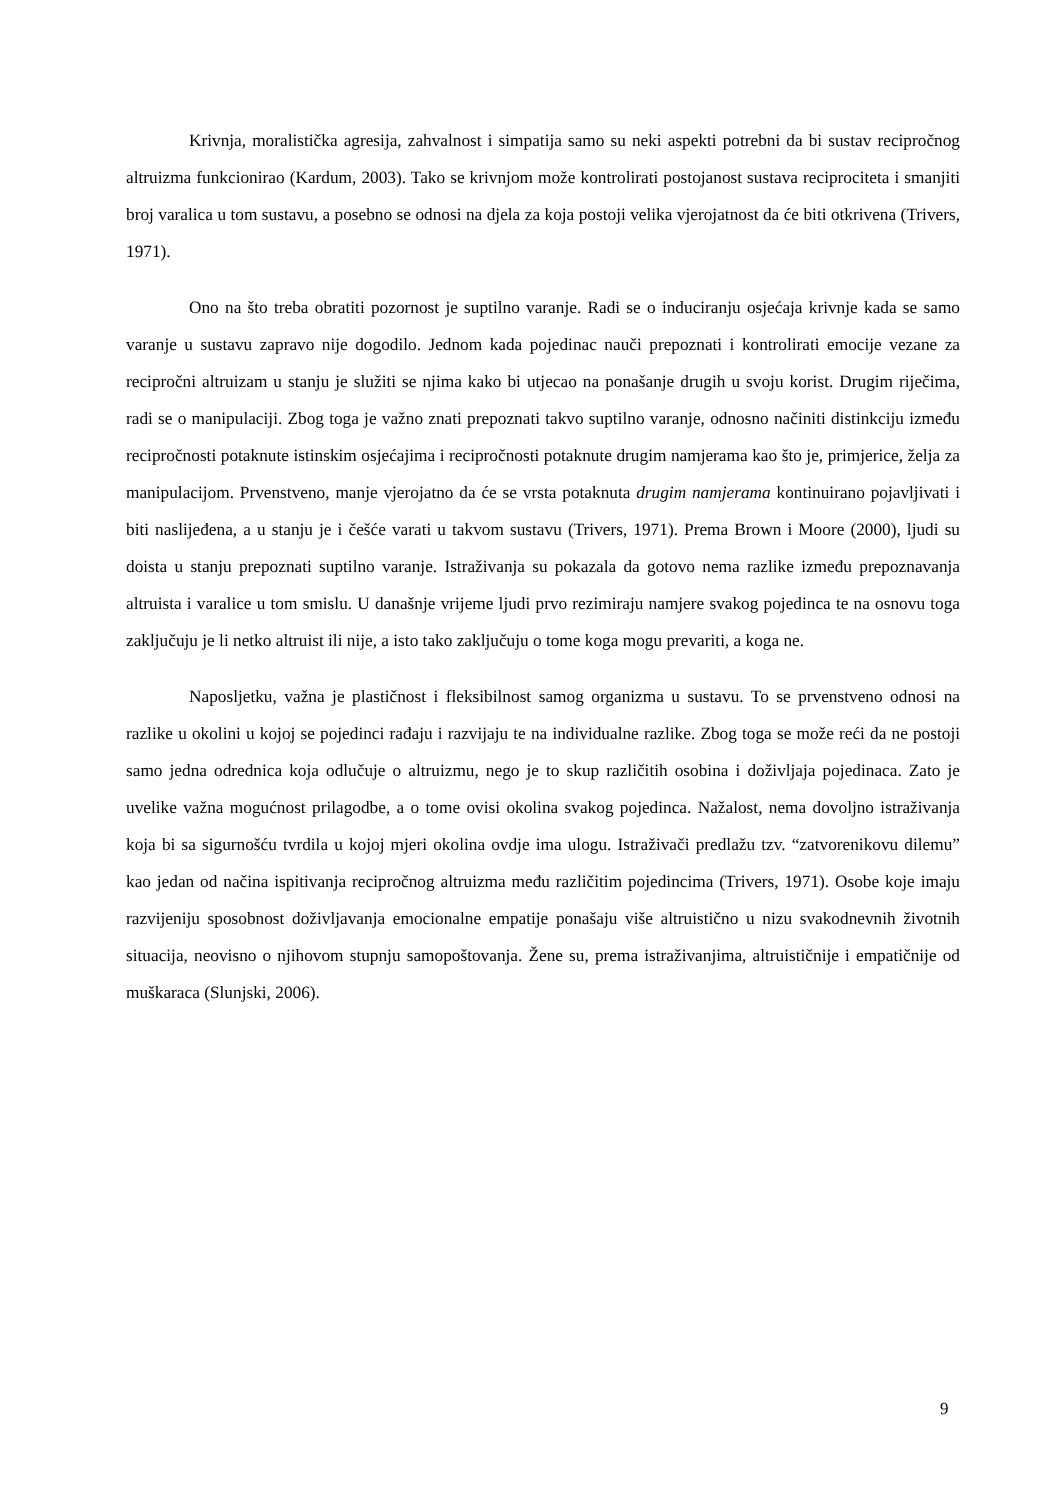Krivnja, moralistička agresija, zahvalnost i simpatija samo su neki aspekti potrebni da bi sustav recipročnog altruizma funkcionirao (Kardum, 2003). Tako se krivnjom može kontrolirati postojanost sustava reciprociteta i smanjiti broj varalica u tom sustavu, a posebno se odnosi na djela za koja postoji velika vjerojatnost da će biti otkrivena (Trivers, 1971).
Ono na što treba obratiti pozornost je suptilno varanje. Radi se o induciranju osjećaja krivnje kada se samo varanje u sustavu zapravo nije dogodilo. Jednom kada pojedinac nauči prepoznati i kontrolirati emocije vezane za recipročni altruizam u stanju je služiti se njima kako bi utjecao na ponašanje drugih u svoju korist. Drugim riječima, radi se o manipulaciji. Zbog toga je važno znati prepoznati takvo suptilno varanje, odnosno načiniti distinkciju između recipročnosti potaknute istinskim osjećajima i recipročnosti potaknute drugim namjerama kao što je, primjerice, želja za manipulacijom. Prvenstveno, manje vjerojatno da će se vrsta potaknuta drugim namjerama kontinuirano pojavljivati i biti naslijeđena, a u stanju je i češće varati u takvom sustavu (Trivers, 1971). Prema Brown i Moore (2000), ljudi su doista u stanju prepoznati suptilno varanje. Istraživanja su pokazala da gotovo nema razlike između prepoznavanja altruista i varalice u tom smislu. U današnje vrijeme ljudi prvo rezimiraju namjere svakog pojedinca te na osnovu toga zaključuju je li netko altruist ili nije, a isto tako zaključuju o tome koga mogu prevariti, a koga ne.
Naposljetku, važna je plastičnost i fleksibilnost samog organizma u sustavu. To se prvenstveno odnosi na razlike u okolini u kojoj se pojedinci rađaju i razvijaju te na individualne razlike. Zbog toga se može reći da ne postoji samo jedna odrednica koja odlučuje o altruizmu, nego je to skup različitih osobina i doživljaja pojedinaca. Zato je uvelike važna mogućnost prilagodbe, a o tome ovisi okolina svakog pojedinca. Nažalost, nema dovoljno istraživanja koja bi sa sigurnošću tvrdila u kojoj mjeri okolina ovdje ima ulogu. Istraživači predlažu tzv. “zatvorenikovu dilemu” kao jedan od načina ispitivanja recipročnog altruizma među različitim pojedincima (Trivers, 1971). Osobe koje imaju razvijeniju sposobnost doživljavanja emocionalne empatije ponašaju više altruistično u nizu svakodnevnih životnih situacija, neovisno o njihovom stupnju samopoštovanja. Žene su, prema istraživanjima, altruističnije i empatičnije od muškaraca (Slunjski, 2006).
9